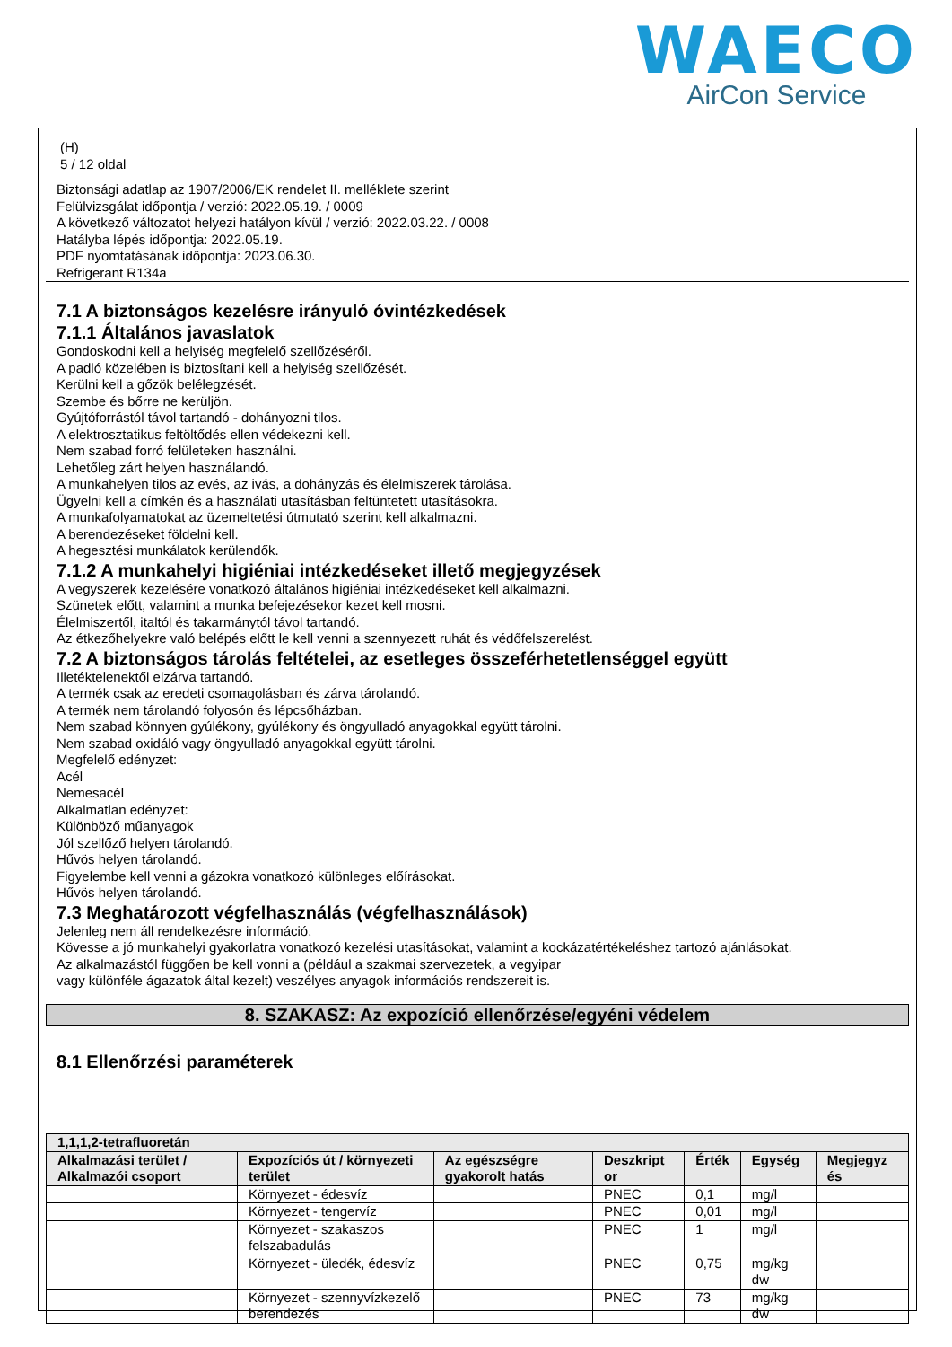WAECO
AirCon Service
(H)
5 / 12 oldal
Biztonsági adatlap az 1907/2006/EK rendelet II. melléklete szerint
Felülvizsgálat időpontja / verzió: 2022.05.19. / 0009
A következő változatot helyezi hatályon kívül / verzió: 2022.03.22. / 0008
Hatályba lépés időpontja: 2022.05.19.
PDF nyomtatásának időpontja: 2023.06.30.
Refrigerant R134a
7.1 A biztonságos kezelésre irányuló óvintézkedések
7.1.1 Általános javaslatok
Gondoskodni kell a helyiség megfelelő szellőzéséről.
A padló közelében is biztosítani kell a helyiség szellőzését.
Kerülni kell a gőzök belélegzését.
Szembe és bőrre ne kerüljön.
Gyújtóforrástól távol tartandó - dohányozni tilos.
A elektrosztatikus feltöltődés ellen védekezni kell.
Nem szabad forró felületeken használni.
Lehetőleg zárt helyen használandó.
A munkahelyen tilos az evés, az ivás, a dohányzás és élelmiszerek tárolása.
Ügyelni kell a címkén és a használati utasításban feltüntetett utasításokra.
A munkafolyamatokat az üzemeltetési útmutató szerint kell alkalmazni.
A berendezéseket földelni kell.
A hegesztési munkálatok kerülendők.
7.1.2 A munkahelyi higiéniai intézkedéseket illető megjegyzések
A vegyszerek kezelésére vonatkozó általános higiéniai intézkedéseket kell alkalmazni.
Szünetek előtt, valamint a munka befejezésekor kezet kell mosni.
Élelmiszertől, italtól és takarmánytól távol tartandó.
Az étkezőhelyekre való belépés előtt le kell venni a szennyezett ruhát és védőfelszerelést.
7.2 A biztonságos tárolás feltételei, az esetleges összeférhetetlenséggel együtt
Illetéktelenektől elzárva tartandó.
A termék csak az eredeti csomagolásban és zárva tárolandó.
A termék nem tárolandó folyosón és lépcsőházban.
Nem szabad könnyen gyúlékony, gyúlékony és öngyulladó anyagokkal együtt tárolni.
Nem szabad oxidáló vagy öngyulladó anyagokkal együtt tárolni.
Megfelelő edényzet:
Acél
Nemesacél
Alkalmatlan edényzet:
Különböző műanyagok
Jól szellőző helyen tárolandó.
Hűvös helyen tárolandó.
Figyelembe kell venni a gázokra vonatkozó különleges előírásokat.
Hűvös helyen tárolandó.
7.3 Meghatározott végfelhasználás (végfelhasználások)
Jelenleg nem áll rendelkezésre információ.
Kövesse a jó munkahelyi gyakorlatra vonatkozó kezelési utasításokat, valamint a kockázatértékeléshez tartozó ajánlásokat.
Az alkalmazástól függően be kell vonni a (például a szakmai szervezetek, a vegyipar
vagy különféle ágazatok által kezelt) veszélyes anyagok információs rendszereit is.
8. SZAKASZ: Az expozíció ellenőrzése/egyéni védelem
8.1 Ellenőrzési paraméterek
| 1,1,1,2-tetrafluoretán | | | | | | |
| --- | --- | --- | --- | --- | --- | --- |
| Alkalmazási terület / Alkalmazói csoport | Expozíciós út / környezeti terület | Az egészségre gyakorolt hatás | Deszkript or | Érték | Egység | Megjegyz és |
| | Környezet - édesvíz | | PNEC | 0,1 | mg/l | |
| | Környezet - tengervíz | | PNEC | 0,01 | mg/l | |
| | Környezet - szakaszos felszabadulás | | PNEC | 1 | mg/l | |
| | Környezet - üledék, édesvíz | | PNEC | 0,75 | mg/kg dw | |
| | Környezet - szennyvízkezelő berendezés | | PNEC | 73 | mg/kg dw | |